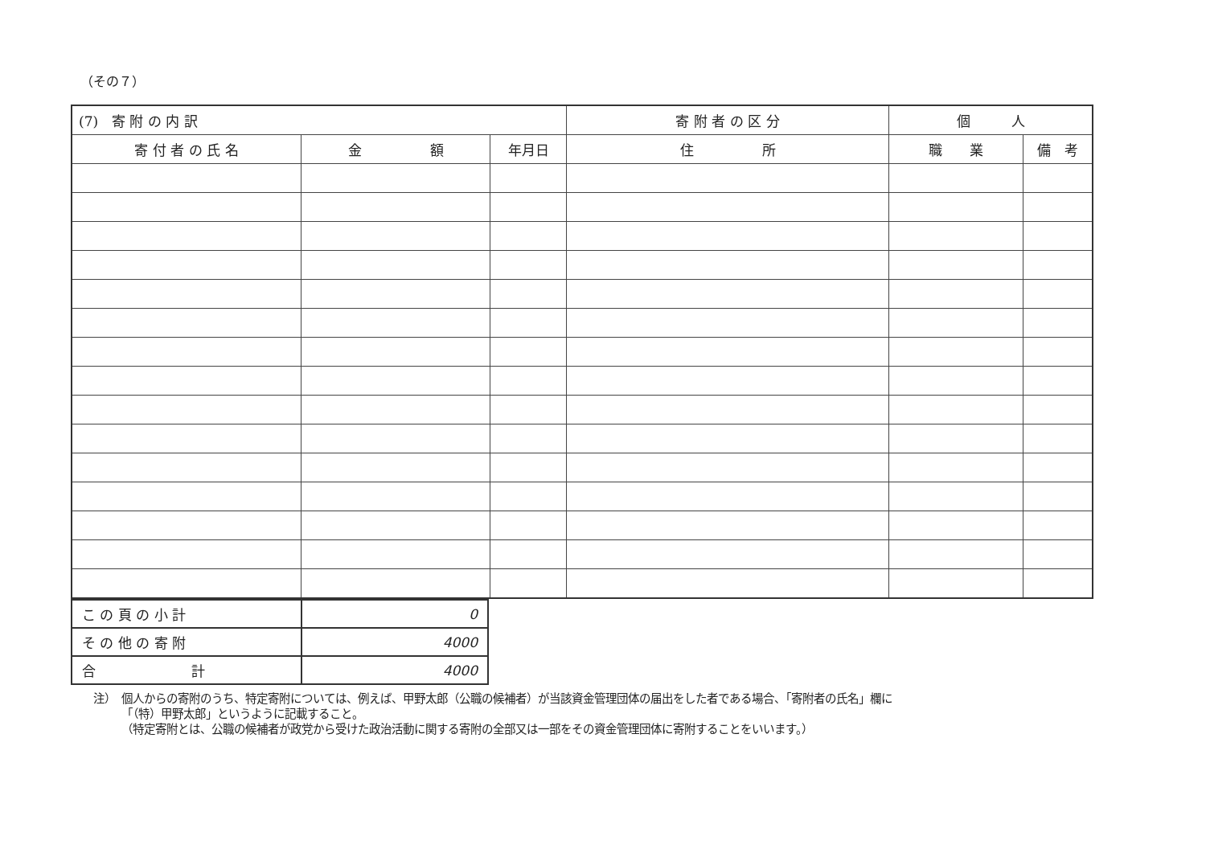（その７）
| (7) 寄 附 の 内 訳 | | | 寄 附 者 の 区 分 | 個 人 | |
| --- | --- | --- | --- | --- | --- |
| 寄 付 者 の 氏 名 | 金 額 | 年月日 | 住 所 | 職 業 | 備 考 |
| こ の 頁 の 小 計 | 0 |
| そ の 他 の 寄 附 | 4000 |
| 合 計 | 4000 |
注）　個人からの寄附のうち、特定寄附については、例えば、甲野太郎（公職の候補者）が当該資金管理団体の届出をした者である場合、「寄附者の氏名」欄に
　　　「（特）甲野太郎」というように記載すること。
　　　（特定寄附とは、公職の候補者が政党から受けた政治活動に関する寄附の全部又は一部をその資金管理団体に寄附することをいいます。）